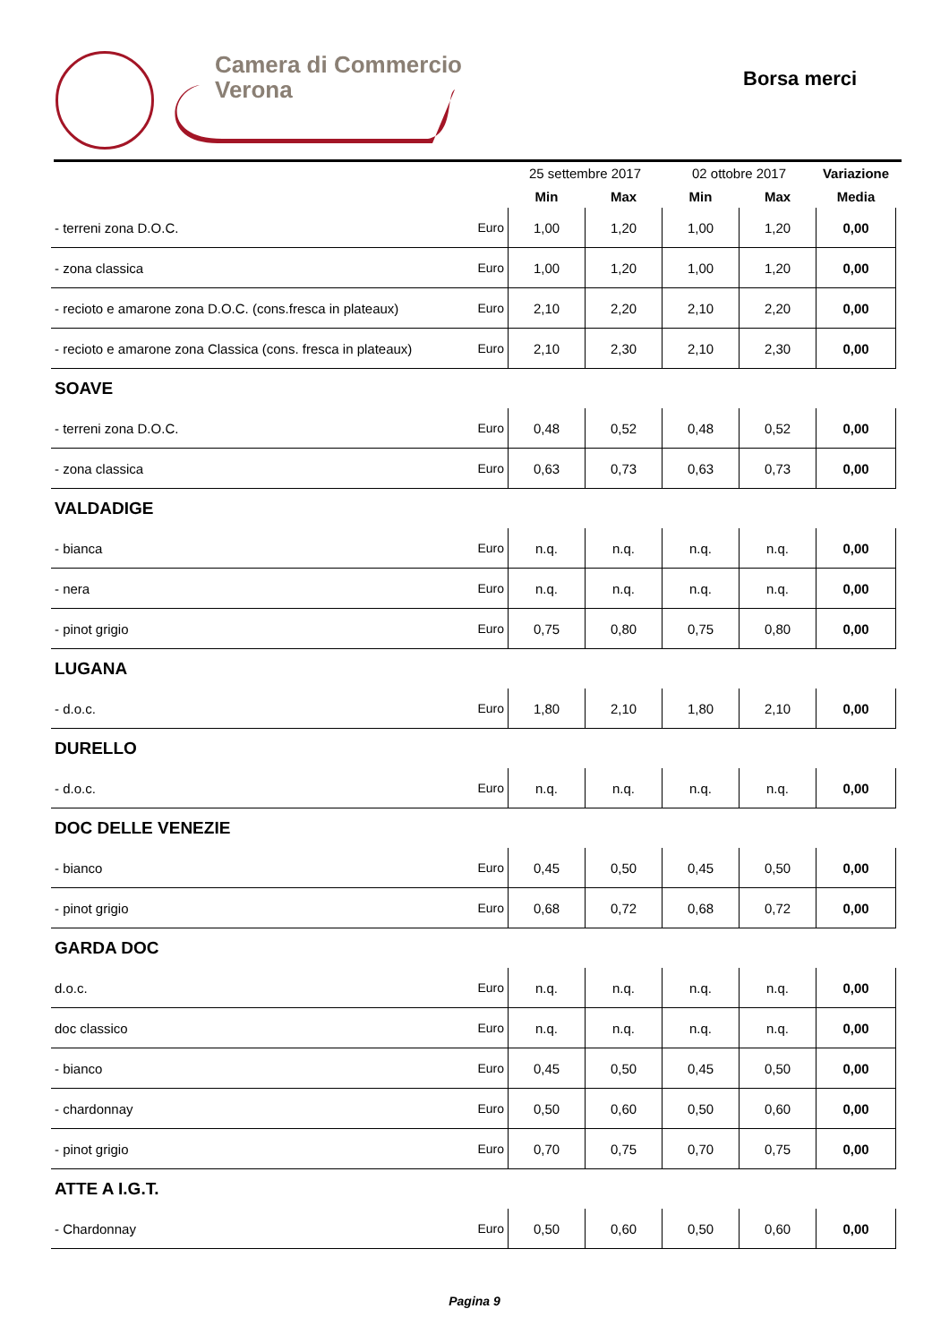Camera di Commercio
Verona
Borsa merci
| | | 25 settembre 2017 | | 02 ottobre 2017 | | Variazione |
| --- | --- | --- | --- | --- | --- | --- |
| | | Min | Max | Min | Max | Media |
| - terreni zona D.O.C. | Euro | 1,00 | 1,20 | 1,00 | 1,20 | 0,00 |
| - zona classica | Euro | 1,00 | 1,20 | 1,00 | 1,20 | 0,00 |
| - recioto e amarone zona D.O.C. (cons.fresca in plateaux) | Euro | 2,10 | 2,20 | 2,10 | 2,20 | 0,00 |
| - recioto e amarone zona Classica (cons. fresca in plateaux) | Euro | 2,10 | 2,30 | 2,10 | 2,30 | 0,00 |
| SOAVE | | | | | | |
| - terreni zona D.O.C. | Euro | 0,48 | 0,52 | 0,48 | 0,52 | 0,00 |
| - zona classica | Euro | 0,63 | 0,73 | 0,63 | 0,73 | 0,00 |
| VALDADIGE | | | | | | |
| - bianca | Euro | n.q. | n.q. | n.q. | n.q. | 0,00 |
| - nera | Euro | n.q. | n.q. | n.q. | n.q. | 0,00 |
| - pinot grigio | Euro | 0,75 | 0,80 | 0,75 | 0,80 | 0,00 |
| LUGANA | | | | | | |
| - d.o.c. | Euro | 1,80 | 2,10 | 1,80 | 2,10 | 0,00 |
| DURELLO | | | | | | |
| - d.o.c. | Euro | n.q. | n.q. | n.q. | n.q. | 0,00 |
| DOC DELLE VENEZIE | | | | | | |
| - bianco | Euro | 0,45 | 0,50 | 0,45 | 0,50 | 0,00 |
| - pinot grigio | Euro | 0,68 | 0,72 | 0,68 | 0,72 | 0,00 |
| GARDA DOC | | | | | | |
| d.o.c. | Euro | n.q. | n.q. | n.q. | n.q. | 0,00 |
| doc classico | Euro | n.q. | n.q. | n.q. | n.q. | 0,00 |
| - bianco | Euro | 0,45 | 0,50 | 0,45 | 0,50 | 0,00 |
| - chardonnay | Euro | 0,50 | 0,60 | 0,50 | 0,60 | 0,00 |
| - pinot grigio | Euro | 0,70 | 0,75 | 0,70 | 0,75 | 0,00 |
| ATTE A I.G.T. | | | | | | |
| - Chardonnay | Euro | 0,50 | 0,60 | 0,50 | 0,60 | 0,00 |
Pagina 9